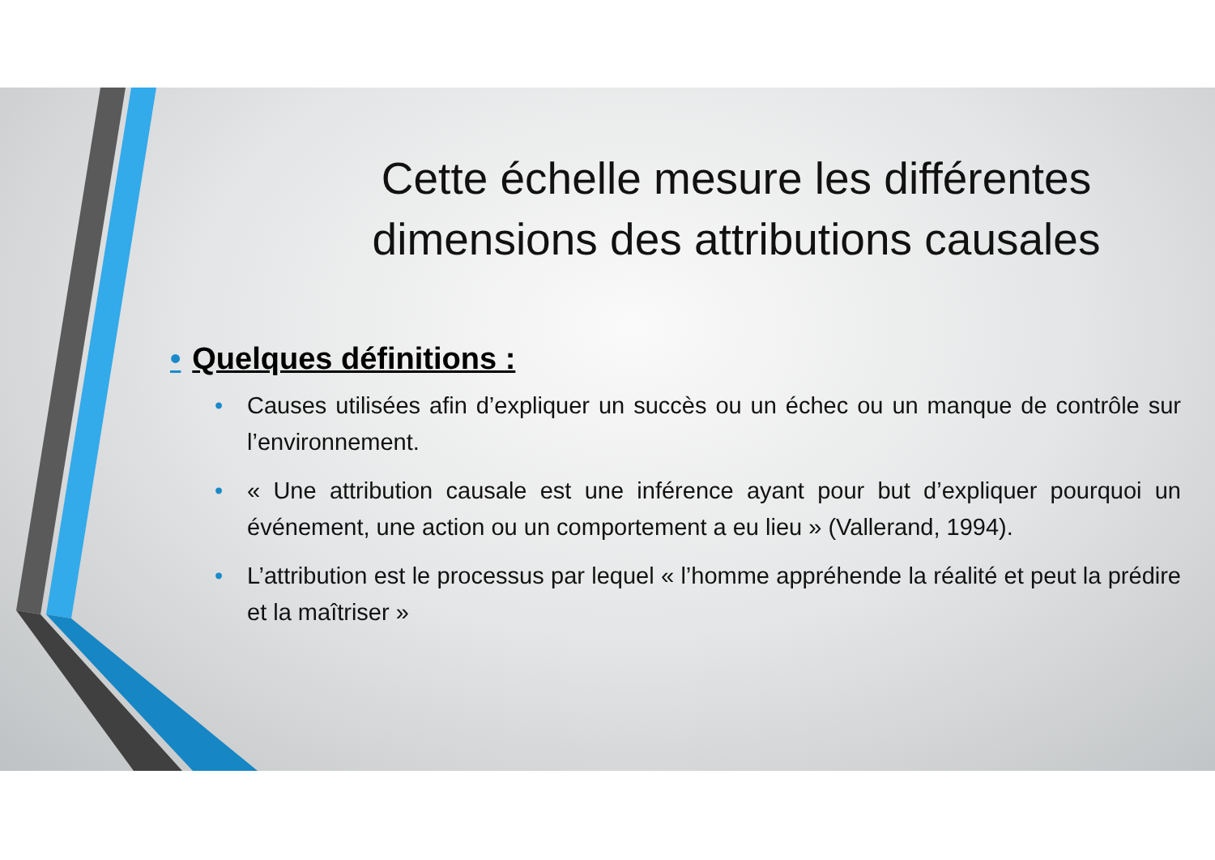Cette échelle mesure les différentes dimensions des attributions causales
• Quelques définitions :
• Causes utilisées afin d’expliquer un succès ou un échec ou un manque de contrôle sur l’environnement.
• « Une attribution causale est une inférence ayant pour but d’expliquer pourquoi un événement, une action ou un comportement a eu lieu » (Vallerand, 1994).
• L’attribution est le processus par lequel « l’homme appréhende la réalité et peut la prédire et la maîtriser »